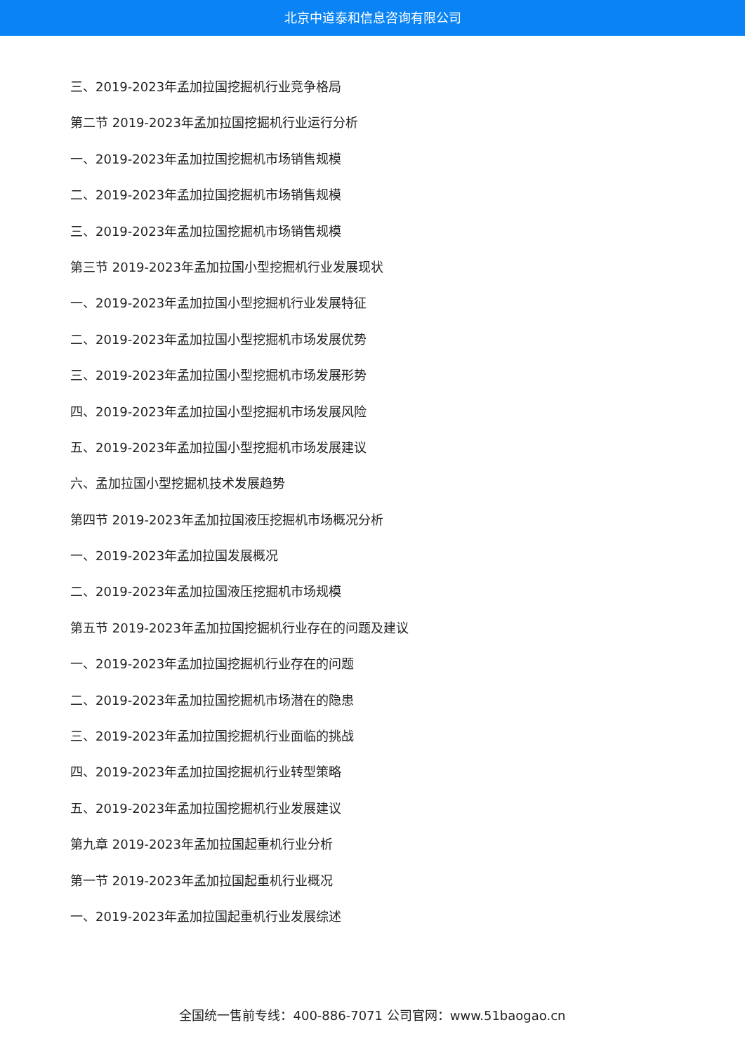北京中道泰和信息咨询有限公司
三、2019-2023年孟加拉国挖掘机行业竞争格局
第二节 2019-2023年孟加拉国挖掘机行业运行分析
一、2019-2023年孟加拉国挖掘机市场销售规模
二、2019-2023年孟加拉国挖掘机市场销售规模
三、2019-2023年孟加拉国挖掘机市场销售规模
第三节 2019-2023年孟加拉国小型挖掘机行业发展现状
一、2019-2023年孟加拉国小型挖掘机行业发展特征
二、2019-2023年孟加拉国小型挖掘机市场发展优势
三、2019-2023年孟加拉国小型挖掘机市场发展形势
四、2019-2023年孟加拉国小型挖掘机市场发展风险
五、2019-2023年孟加拉国小型挖掘机市场发展建议
六、孟加拉国小型挖掘机技术发展趋势
第四节 2019-2023年孟加拉国液压挖掘机市场概况分析
一、2019-2023年孟加拉国发展概况
二、2019-2023年孟加拉国液压挖掘机市场规模
第五节 2019-2023年孟加拉国挖掘机行业存在的问题及建议
一、2019-2023年孟加拉国挖掘机行业存在的问题
二、2019-2023年孟加拉国挖掘机市场潜在的隐患
三、2019-2023年孟加拉国挖掘机行业面临的挑战
四、2019-2023年孟加拉国挖掘机行业转型策略
五、2019-2023年孟加拉国挖掘机行业发展建议
第九章 2019-2023年孟加拉国起重机行业分析
第一节 2019-2023年孟加拉国起重机行业概况
一、2019-2023年孟加拉国起重机行业发展综述
全国统一售前专线：400-886-7071 公司官网：www.51baogao.cn